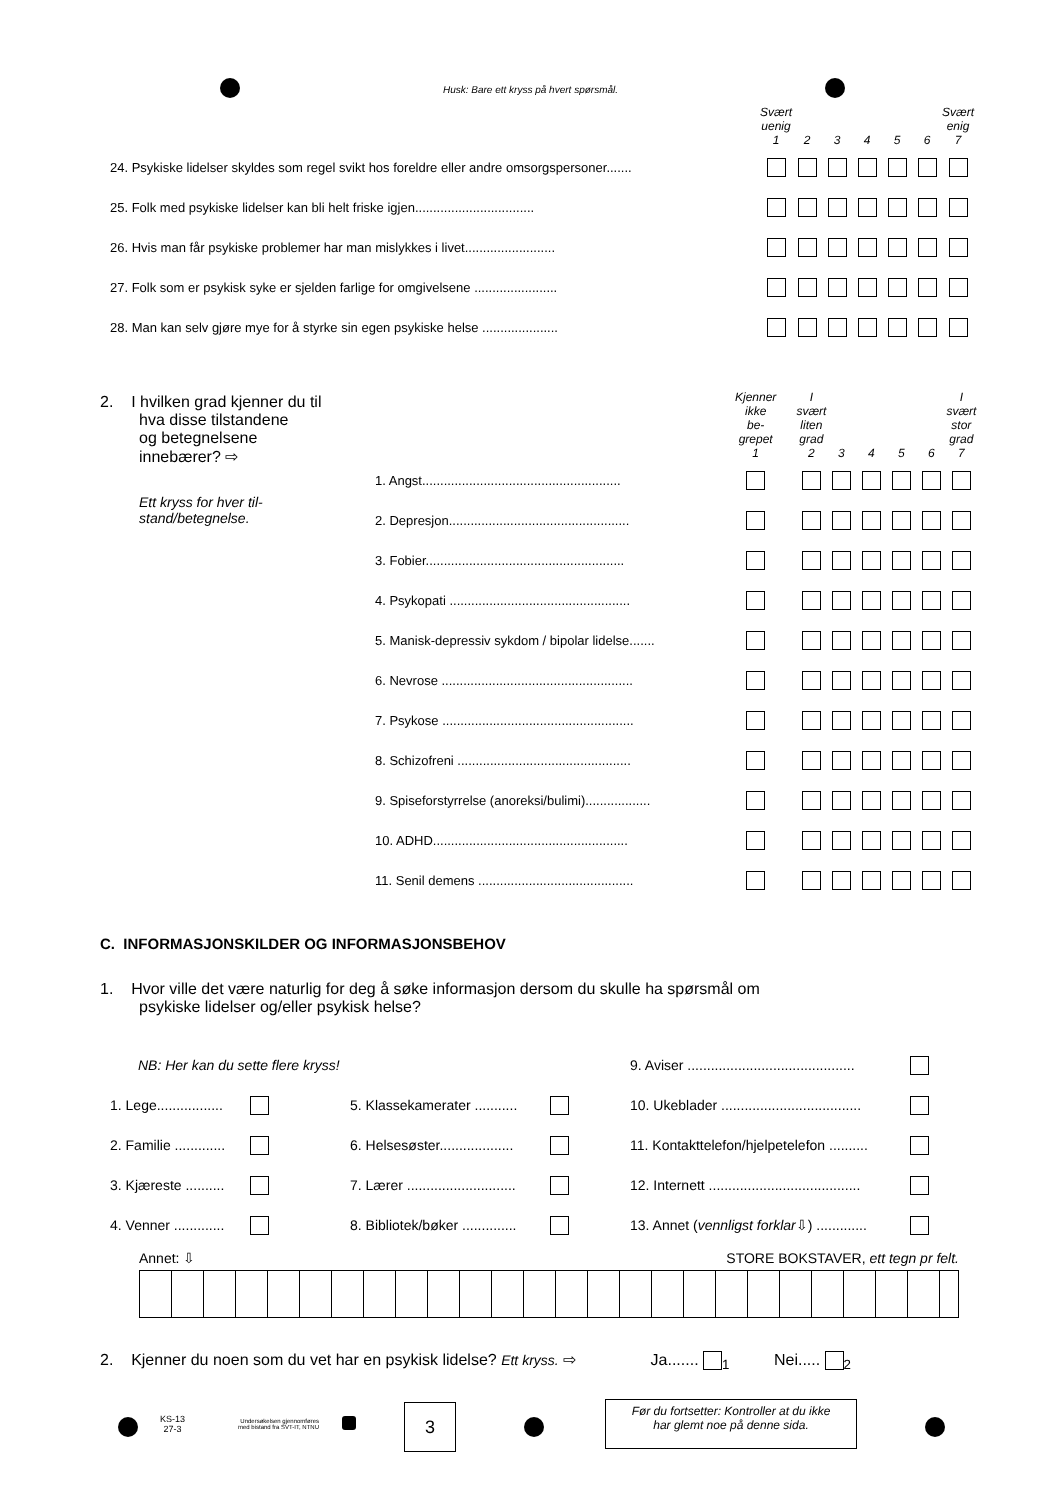Husk: Bare ett kryss på hvert spørsmål.
| | Svært uenig 1 | 2 | 3 | 4 | 5 | 6 | Svært enig 7 |
| 24. Psykiske lidelser skyldes som regel svikt hos foreldre eller andre omsorgspersoner....... | | | | | | | |
| 25. Folk med psykiske lidelser kan bli helt friske igjen................................. | | | | | | | |
| 26. Hvis man får psykiske problemer har man mislykkes i livet......................... | | | | | | | |
| 27. Folk som er psykisk syke er sjelden farlige for omgivelsene ....................... | | | | | | | |
| 28. Man kan selv gjøre mye for å styrke sin egen psykiske helse ..................... | | | | | | | |
2. I hvilken grad kjenner du til
hva disse tilstandene
og betegnelsene
innebærer? ⇨
Ett kryss for hver til-
stand/betegnelse.
| | Kjenner ikke be- grepet 1 | | I svært liten grad 2 | 3 | 4 | 5 | 6 | I svært stor grad 7 |
| 1. Angst....................................................... | | | | | | | | |
| 2. Depresjon.................................................. | | | | | | | | |
| 3. Fobier....................................................... | | | | | | | | |
| 4. Psykopati .................................................. | | | | | | | | |
| 5. Manisk-depressiv sykdom / bipolar lidelse....... | | | | | | | | |
| 6. Nevrose ..................................................... | | | | | | | | |
| 7. Psykose ..................................................... | | | | | | | | |
| 8. Schizofreni ................................................ | | | | | | | | |
| 9. Spiseforstyrrelse (anoreksi/bulimi).................. | | | | | | | | |
| 10. ADHD...................................................... | | | | | | | | |
| 11. Senil demens ........................................... | | | | | | | | |
C. INFORMASJONSKILDER OG INFORMASJONSBEHOV
1. Hvor ville det være naturlig for deg å søke informasjon dersom du skulle ha spørsmål om
psykiske lidelser og/eller psykisk helse?
| NB: Her kan du sette flere kryss! | | | | 9. Aviser ........................................... | |
| 1. Lege................. | | 5. Klassekamerater ........... | | 10. Ukeblader .................................... | |
| 2. Familie ............. | | 6. Helsesøster................... | | 11. Kontakttelefon/hjelpetelefon .......... | |
| 3. Kjæreste .......... | | 7. Lærer ............................ | | 12. Internett ....................................... | |
| 4. Venner ............. | | 8. Bibliotek/bøker .............. | | 13. Annet ( vennligst forklar ⇩) ............. | |
Annet: ⇩ STORE BOKSTAVER, ett tegn pr felt.
2. Kjenner du noen som du vet har en psykisk lidelse? Ett kryss. ⇨ Ja....... <sub>1</sub> Nei..... <sub>2</sub>
KS-13
27-3
Undersøkelsen gjennomføres
med bistand fra SVT-IT, NTNU
3
Før du fortsetter: Kontroller at du ikke
har glemt noe på denne sida.